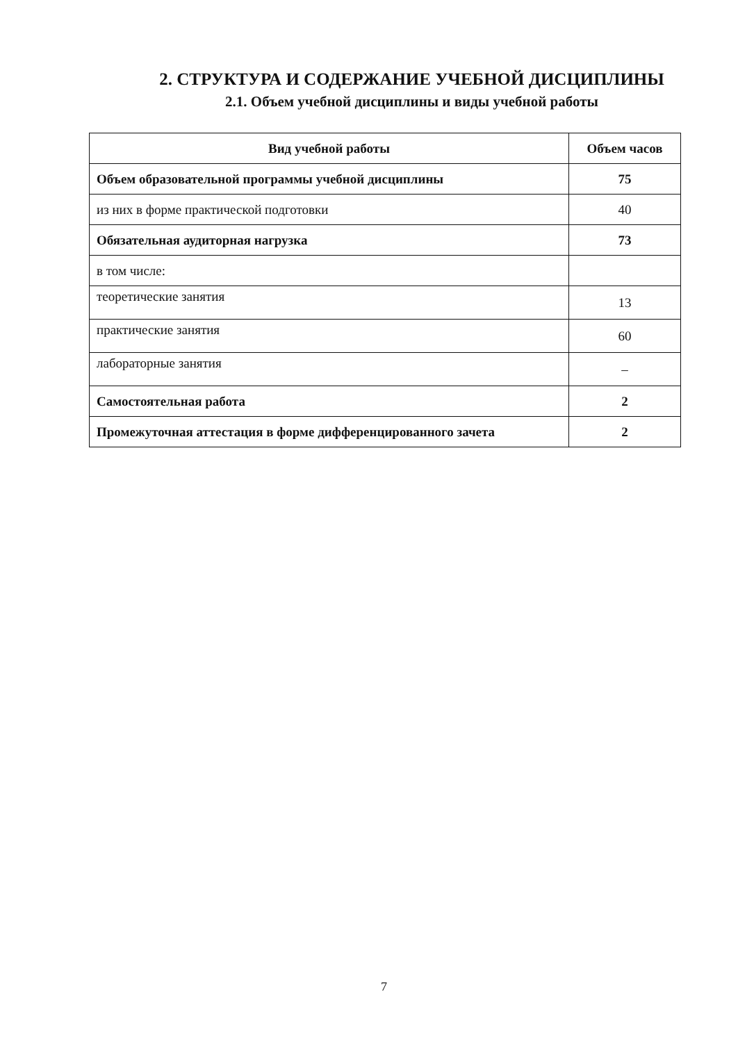2. СТРУКТУРА И СОДЕРЖАНИЕ УЧЕБНОЙ ДИСЦИПЛИНЫ
2.1. Объем учебной дисциплины и виды учебной работы
| Вид учебной работы | Объем часов |
| --- | --- |
| Объем образовательной программы учебной дисциплины | 75 |
| из них в форме практической подготовки | 40 |
| Обязательная аудиторная нагрузка | 73 |
| в том числе: | |
| теоретические занятия | 13 |
| практические занятия | 60 |
| лабораторные занятия | – |
| Самостоятельная работа | 2 |
| Промежуточная аттестация в форме дифференцированного зачета | 2 |
7